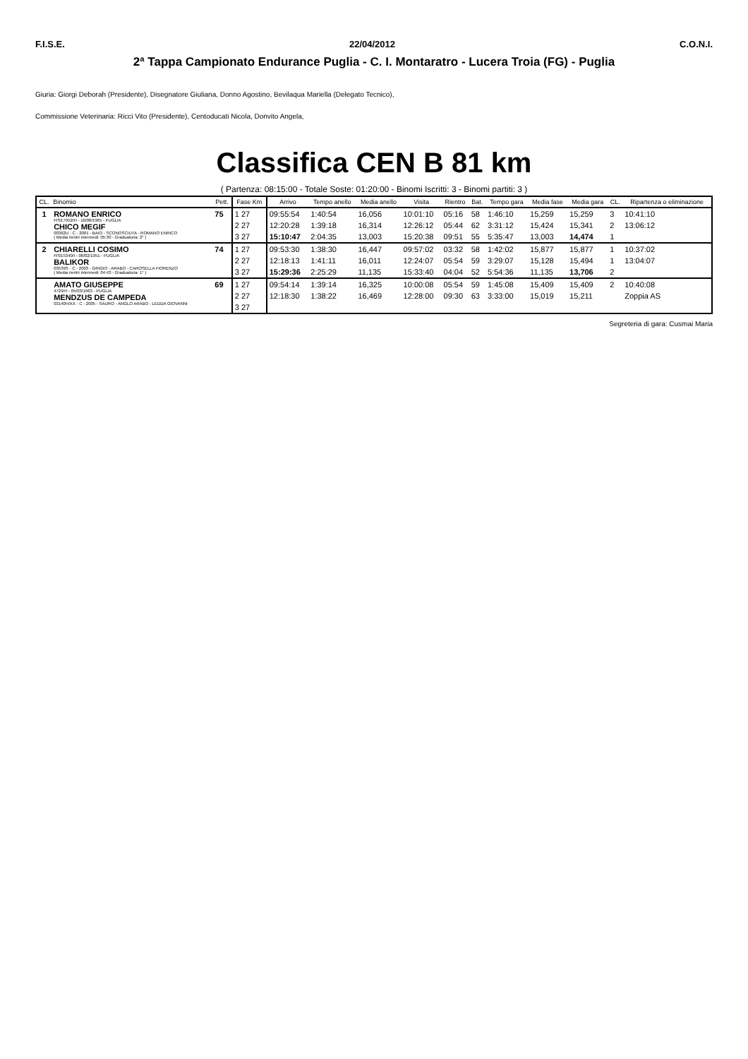F.I.S.E. 22/04/2012 C.O.N.I.
2ª Tappa Campionato Endurance Puglia - C. I. Montaratro - Lucera Troia (FG) - Puglia
Giuria: Giorgi Deborah (Presidente), Disegnatore Giuliana, Donno Agostino, Bevilaqua Mariella (Delegato Tecnico),
Commissione Veterinaria: Ricci Vito (Presidente), Centoducati Nicola, Donvito Angela,
Classifica CEN B 81 km
( Partenza: 08:15:00 - Totale Soste: 01:20:00 - Binomi Iscritti: 3 - Binomi partiti: 3 )
| CL. | Binomio | Pett. | Fase Km | Arrivo | Tempo anello | Media anello | Visita | Rientro | Bat. | Tempo gara | Media fase | Media gara | CL. | Ripartenza o eliminazione |
| --- | --- | --- | --- | --- | --- | --- | --- | --- | --- | --- | --- | --- | --- | --- |
| 1 | ROMANO ENRICO FISE7952/H - 16/08/1965 - PUGLIA CHICO MEGIF 00362U - C - 2001 - BAIO - SCONOSCIUTA - ROMANO ENRICO ( Media rientri intermedi: 05:30 - Graduatoria: 2° ) | 75 | 1 27 | 09:55:54 | 1:40:54 | 16,056 | 10:01:10 | 05:16 | 58 | 1:46:10 | 15,259 | 15,259 | 3 | 10:41:10 |
| | | | 2 27 | 12:20:28 | 1:39:18 | 16,314 | 12:26:12 | 05:44 | 62 | 3:31:12 | 15,424 | 15,341 | 2 | 13:06:12 |
| | | | 3 27 | 15:10:47 | 2:04:35 | 13,003 | 15:20:38 | 09:51 | 55 | 5:35:47 | 13,003 | 14,474 | 1 | |
| 2 | CHIARELLI COSIMO FISE5340/I - 08/02/1951 - PUGLIA BALIKOR 03539S - C - 2003 - GRIGIO - ARABO - CAROSELLA FIORENZO ( Media rientri intermedi: 04:43 - Graduatoria: 1° ) | 74 | 1 27 | 09:53:30 | 1:38:30 | 16,447 | 09:57:02 | 03:32 | 58 | 1:42:02 | 15,877 | 15,877 | 1 | 10:37:02 |
| | | | 2 27 | 12:18:13 | 1:41:11 | 16,011 | 12:24:07 | 05:54 | 59 | 3:29:07 | 15,128 | 15,494 | 1 | 13:04:07 |
| | | | 3 27 | 15:29:36 | 2:25:29 | 11,135 | 15:33:40 | 04:04 | 52 | 5:54:36 | 11,135 | 13,706 | 2 | |
| | AMATO GIUSEPPE 4729/H - 05/03/1963 - PUGLIA MENDZUS DE CAMPEDA 03140H/XX - C - 2005 - SAURO - ANGLO ARABO - LEDDA GIOVANNI | 69 | 1 27 | 09:54:14 | 1:39:14 | 16,325 | 10:00:08 | 05:54 | 59 | 1:45:08 | 15,409 | 15,409 | 2 | 10:40:08 |
| | | | 2 27 | 12:18:30 | 1:38:22 | 16,469 | 12:28:00 | 09:30 | 63 | 3:33:00 | 15,019 | 15,211 | | Zoppia AS |
| | | | 3 27 | | | | | | | | | | | |
Segreteria di gara: Cusmai Maria